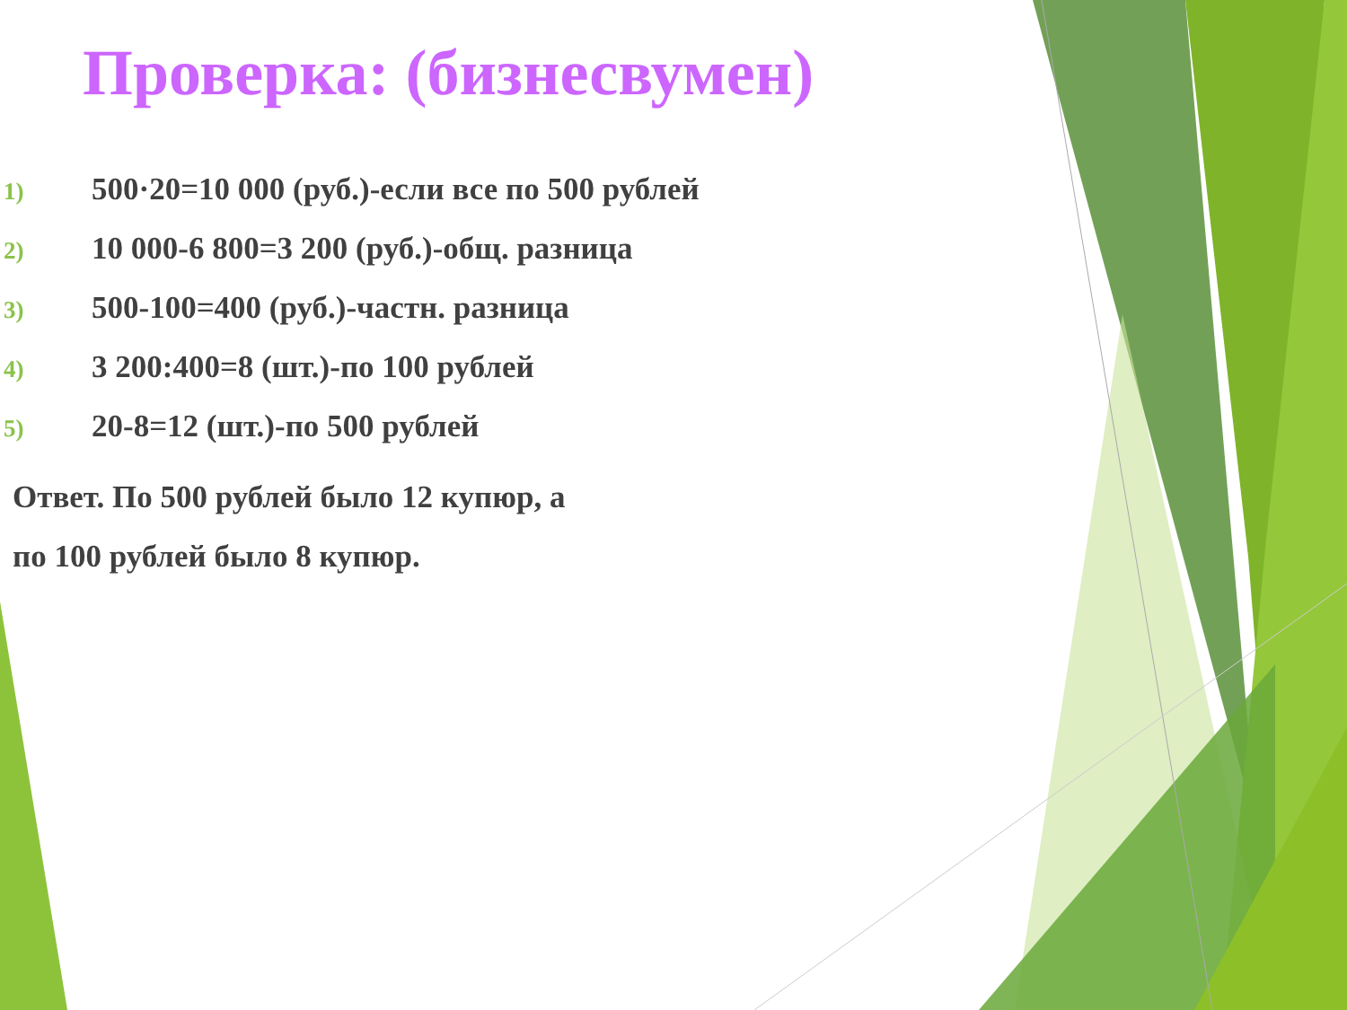Проверка: (бизнесвумен)
1) 500·20=10 000 (руб.)-если все по 500 рублей
2) 10 000-6 800=3 200 (руб.)-общ. разница
3) 500-100=400 (руб.)-частн. разница
4) 3 200:400=8 (шт.)-по 100 рублей
5) 20-8=12 (шт.)-по 500 рублей
Ответ. По 500 рублей было 12 купюр, а
по 100 рублей было 8 купюр.